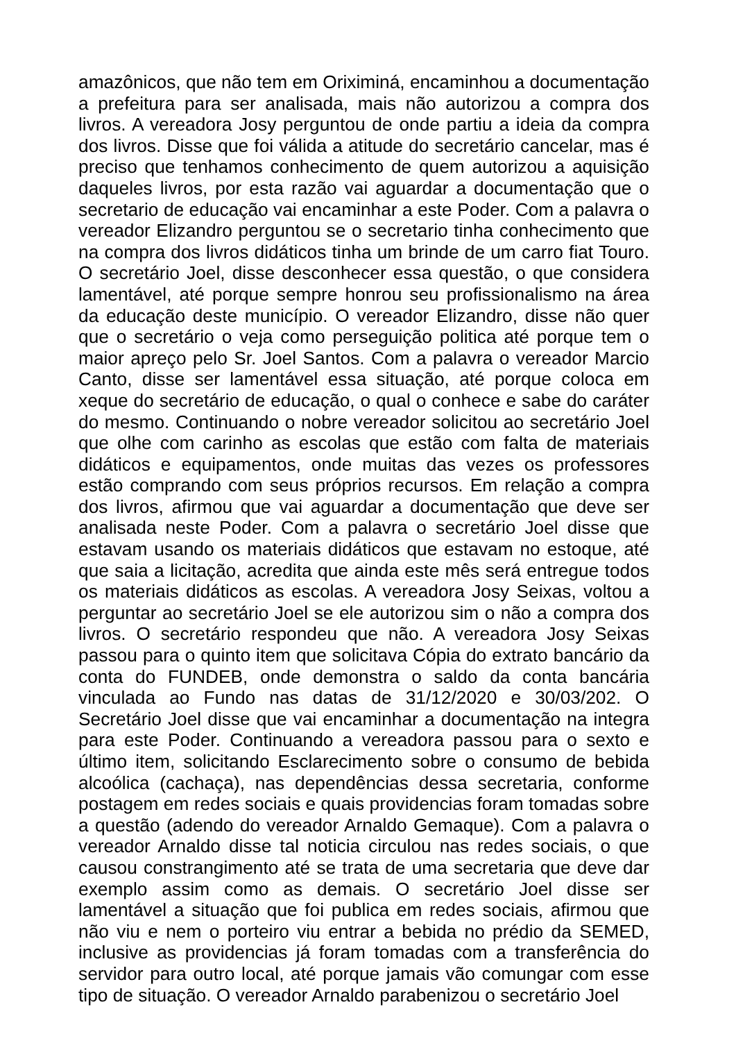amazônicos, que não tem em Oriximiná, encaminhou a documentação a prefeitura para ser analisada, mais não autorizou a compra dos livros. A vereadora Josy perguntou de onde partiu a ideia da compra dos livros. Disse que foi válida a atitude do secretário cancelar, mas é preciso que tenhamos conhecimento de quem autorizou a aquisição daqueles livros, por esta razão vai aguardar a documentação que o secretario de educação vai encaminhar a este Poder. Com a palavra o vereador Elizandro perguntou se o secretario tinha conhecimento que na compra dos livros didáticos tinha um brinde de um carro fiat Touro. O secretário Joel, disse desconhecer essa questão, o que considera lamentável, até porque sempre honrou seu profissionalismo na área da educação deste município. O vereador Elizandro, disse não quer que o secretário o veja como perseguição politica até porque tem o maior apreço pelo Sr. Joel Santos. Com a palavra o vereador Marcio Canto, disse ser lamentável essa situação, até porque coloca em xeque do secretário de educação, o qual o conhece e sabe do caráter do mesmo. Continuando o nobre vereador solicitou ao secretário Joel que olhe com carinho as escolas que estão com falta de materiais didáticos e equipamentos, onde muitas das vezes os professores estão comprando com seus próprios recursos. Em relação a compra dos livros, afirmou que vai aguardar a documentação que deve ser analisada neste Poder. Com a palavra o secretário Joel disse que estavam usando os materiais didáticos que estavam no estoque, até que saia a licitação, acredita que ainda este mês será entregue todos os materiais didáticos as escolas. A vereadora Josy Seixas, voltou a perguntar ao secretário Joel se ele autorizou sim o não a compra dos livros. O secretário respondeu que não. A vereadora Josy Seixas passou para o quinto item que solicitava Cópia do extrato bancário da conta do FUNDEB, onde demonstra o saldo da conta bancária vinculada ao Fundo nas datas de 31/12/2020 e 30/03/202. O Secretário Joel disse que vai encaminhar a documentação na integra para este Poder. Continuando a vereadora passou para o sexto e último item, solicitando Esclarecimento sobre o consumo de bebida alcoólica (cachaça), nas dependências dessa secretaria, conforme postagem em redes sociais e quais providencias foram tomadas sobre a questão (adendo do vereador Arnaldo Gemaque). Com a palavra o vereador Arnaldo disse tal noticia circulou nas redes sociais, o que causou constrangimento até se trata de uma secretaria que deve dar exemplo assim como as demais. O secretário Joel disse ser lamentável a situação que foi publica em redes sociais, afirmou que não viu e nem o porteiro viu entrar a bebida no prédio da SEMED, inclusive as providencias já foram tomadas com a transferência do servidor para outro local, até porque jamais vão comungar com esse tipo de situação. O vereador Arnaldo parabenizou o secretário Joel